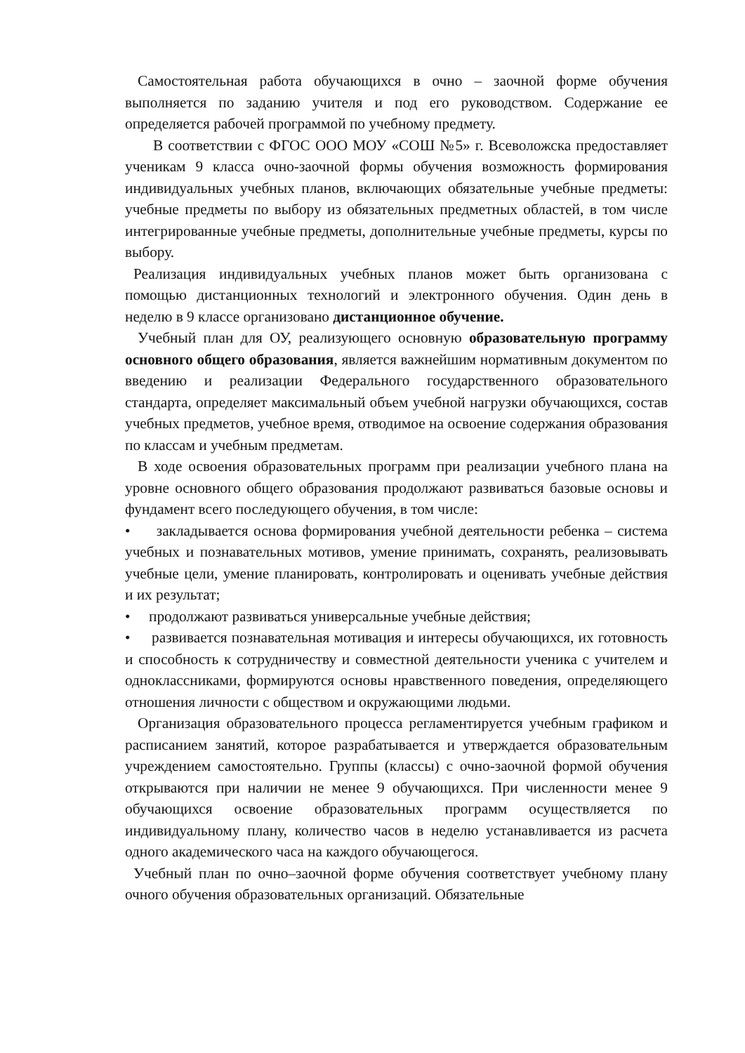Самостоятельная работа обучающихся в очно – заочной форме обучения выполняется по заданию учителя и под его руководством. Содержание ее определяется рабочей программой по учебному предмету.
В соответствии с ФГОС ООО МОУ «СОШ №5» г. Всеволожска предоставляет ученикам 9 класса очно-заочной формы обучения возможность формирования индивидуальных учебных планов, включающих обязательные учебные предметы: учебные предметы по выбору из обязательных предметных областей, в том числе интегрированные учебные предметы, дополнительные учебные предметы, курсы по выбору.
Реализация индивидуальных учебных планов может быть организована с помощью дистанционных технологий и электронного обучения. Один день в неделю в 9 классе организовано дистанционное обучение.
Учебный план для ОУ, реализующего основную образовательную программу основного общего образования, является важнейшим нормативным документом по введению и реализации Федерального государственного образовательного стандарта, определяет максимальный объем учебной нагрузки обучающихся, состав учебных предметов, учебное время, отводимое на освоение содержания образования по классам и учебным предметам.
В ходе освоения образовательных программ при реализации учебного плана на уровне основного общего образования продолжают развиваться базовые основы и фундамент всего последующего обучения, в том числе:
• закладывается основа формирования учебной деятельности ребенка – система учебных и познавательных мотивов, умение принимать, сохранять, реализовывать учебные цели, умение планировать, контролировать и оценивать учебные действия и их результат;
• продолжают развиваться универсальные учебные действия;
• развивается познавательная мотивация и интересы обучающихся, их готовность и способность к сотрудничеству и совместной деятельности ученика с учителем и одноклассниками, формируются основы нравственного поведения, определяющего отношения личности с обществом и окружающими людьми.
Организация образовательного процесса регламентируется учебным графиком и расписанием занятий, которое разрабатывается и утверждается образовательным учреждением самостоятельно. Группы (классы) с очно-заочной формой обучения открываются при наличии не менее 9 обучающихся. При численности менее 9 обучающихся освоение образовательных программ осуществляется по индивидуальному плану, количество часов в неделю устанавливается из расчета одного академического часа на каждого обучающегося.
Учебный план по очно–заочной форме обучения соответствует учебному плану очного обучения образовательных организаций. Обязательные